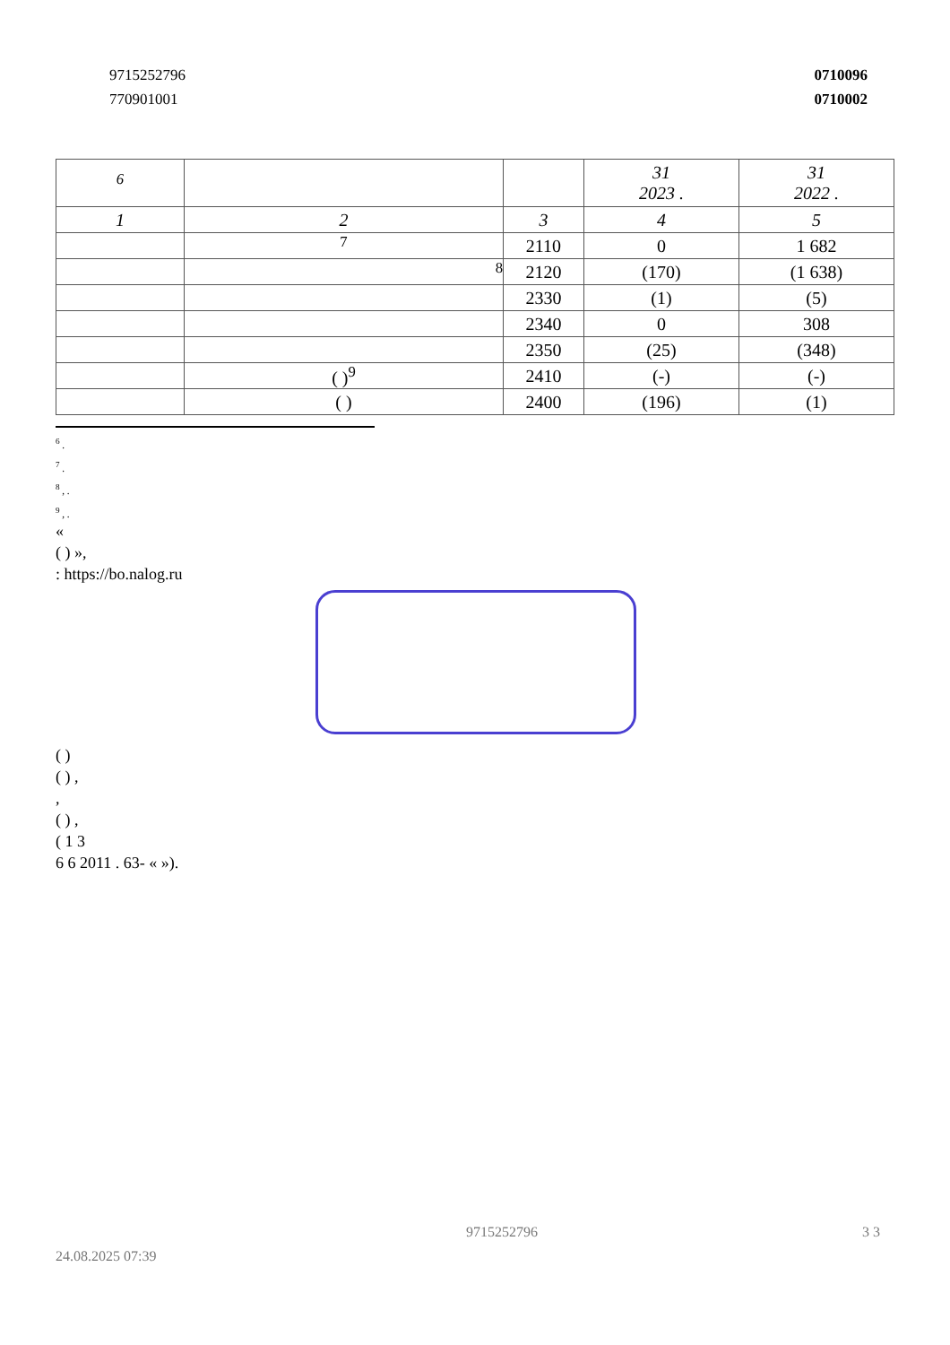0710096
0710002
9715252796
770901001
| <sup>6</sup> | | | 31 2023 . | 31 2022 . |
| --- | --- | --- | --- | --- |
| 1 | 2 | 3 | 4 | 5 |
| | <sup>7</sup> | 2110 | 0 | 1 682 |
| | <sup>8</sup> | 2120 | (170) | (1 638) |
| | | 2330 | (1) | (5) |
| | | 2340 | 0 | 308 |
| | | 2350 | (25) | (348) |
| | ( )<sup>9</sup> | 2410 | (-) | (-) |
| | ( ) | 2400 | (196) | (1) |
<sup>6</sup> .
<sup>7</sup> .
<sup>8</sup> , .
<sup>9</sup> , .
«
( ) »,
: https://bo.nalog.ru
( )
( ) ,
,
( ) ,
( 1 3
6 6 2011 . 63- « »).
9715252796 3 3
24.08.2025 07:39